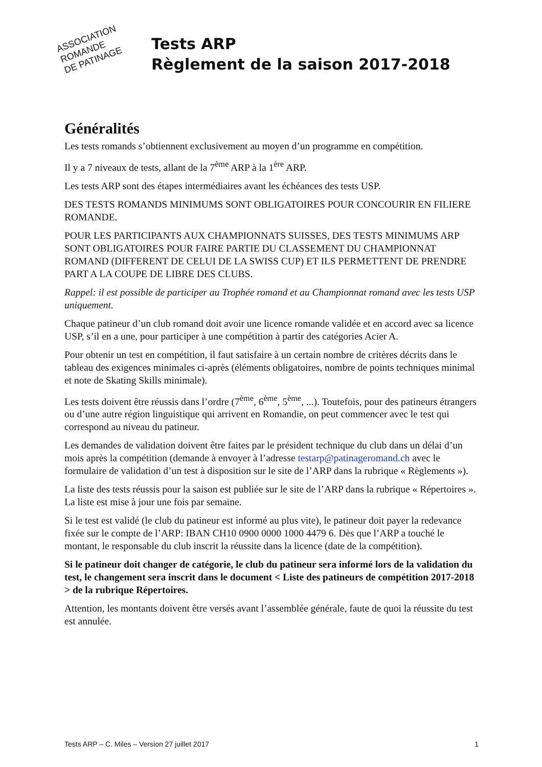ASSOCIATION
ROMANDE
DE PATINAGE
Tests ARP
Règlement de la saison 2017-2018
Généralités
Les tests romands s’obtiennent exclusivement au moyen d’un programme en compétition.
Il y a 7 niveaux de tests, allant de la 7<sup>ème</sup> ARP à la 1<sup>ère</sup> ARP.
Les tests ARP sont des étapes intermédiaires avant les échéances des tests USP.
DES TESTS ROMANDS MINIMUMS SONT OBLIGATOIRES POUR CONCOURIR EN FILIERE ROMANDE.
POUR LES PARTICIPANTS AUX CHAMPIONNATS SUISSES, DES TESTS MINIMUMS ARP SONT OBLIGATOIRES POUR FAIRE PARTIE DU CLASSEMENT DU CHAMPIONNAT ROMAND (DIFFERENT DE CELUI DE LA SWISS CUP) ET ILS PERMETTENT DE PRENDRE PART A LA COUPE DE LIBRE DES CLUBS.
Rappel: il est possible de participer au Trophée romand et au Championnat romand avec les tests USP uniquement.
Chaque patineur d’un club romand doit avoir une licence romande validée et en accord avec sa licence USP, s’il en a une, pour participer à une compétition à partir des catégories Acier A.
Pour obtenir un test en compétition, il faut satisfaire à un certain nombre de critères décrits dans le tableau des exigences minimales ci-après (éléments obligatoires, nombre de points techniques minimal et note de Skating Skills minimale).
Les tests doivent être réussis dans l’ordre (7<sup>ème</sup>, 6<sup>ème</sup>, 5<sup>ème</sup>, ...). Toutefois, pour des patineurs étrangers ou d’une autre région linguistique qui arrivent en Romandie, on peut commencer avec le test qui correspond au niveau du patineur.
Les demandes de validation doivent être faites par le président technique du club dans un délai d’un mois après la compétition (demande à envoyer à l’adresse testarp@patinageromand.ch avec le formulaire de validation d’un test à disposition sur le site de l’ARP dans la rubrique « Règlements »).
La liste des tests réussis pour la saison est publiée sur le site de l’ARP dans la rubrique « Répertoires ». La liste est mise à jour une fois par semaine.
Si le test est validé (le club du patineur est informé au plus vite), le patineur doit payer la redevance fixée sur le compte de l’ARP: IBAN CH10 0900 0000 1000 4479 6. Dès que l’ARP a touché le montant, le responsable du club inscrit la réussite dans la licence (date de la compétition).
Si le patineur doit changer de catégorie, le club du patineur sera informé lors de la validation du test, le changement sera inscrit dans le document < Liste des patineurs de compétition 2017-2018 > de la rubrique Répertoires.
Attention, les montants doivent être versés avant l’assemblée générale, faute de quoi la réussite du test est annulée.
Tests ARP – C. Miles – Version 27 juillet 2017 1